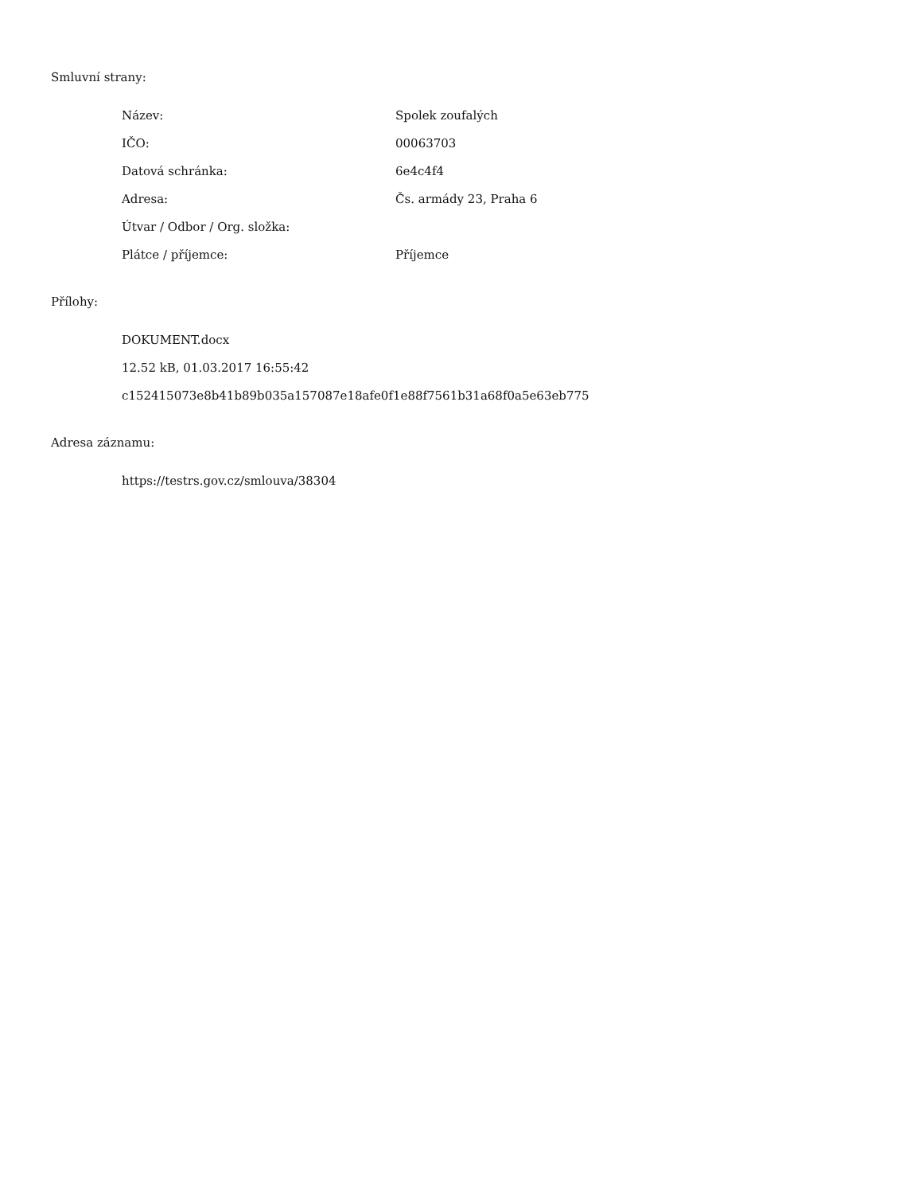Smluvní strany:
| Název: | Spolek zoufalých |
| IČO: | 00063703 |
| Datová schránka: | 6e4c4f4 |
| Adresa: | Čs. armády 23, Praha 6 |
| Útvar / Odbor / Org. složka: | |
| Plátce / příjemce: | Příjemce |
Přílohy:
DOKUMENT.docx
12.52 kB, 01.03.2017 16:55:42
c152415073e8b41b89b035a157087e18afe0f1e88f7561b31a68f0a5e63eb775
Adresa záznamu:
https://testrs.gov.cz/smlouva/38304